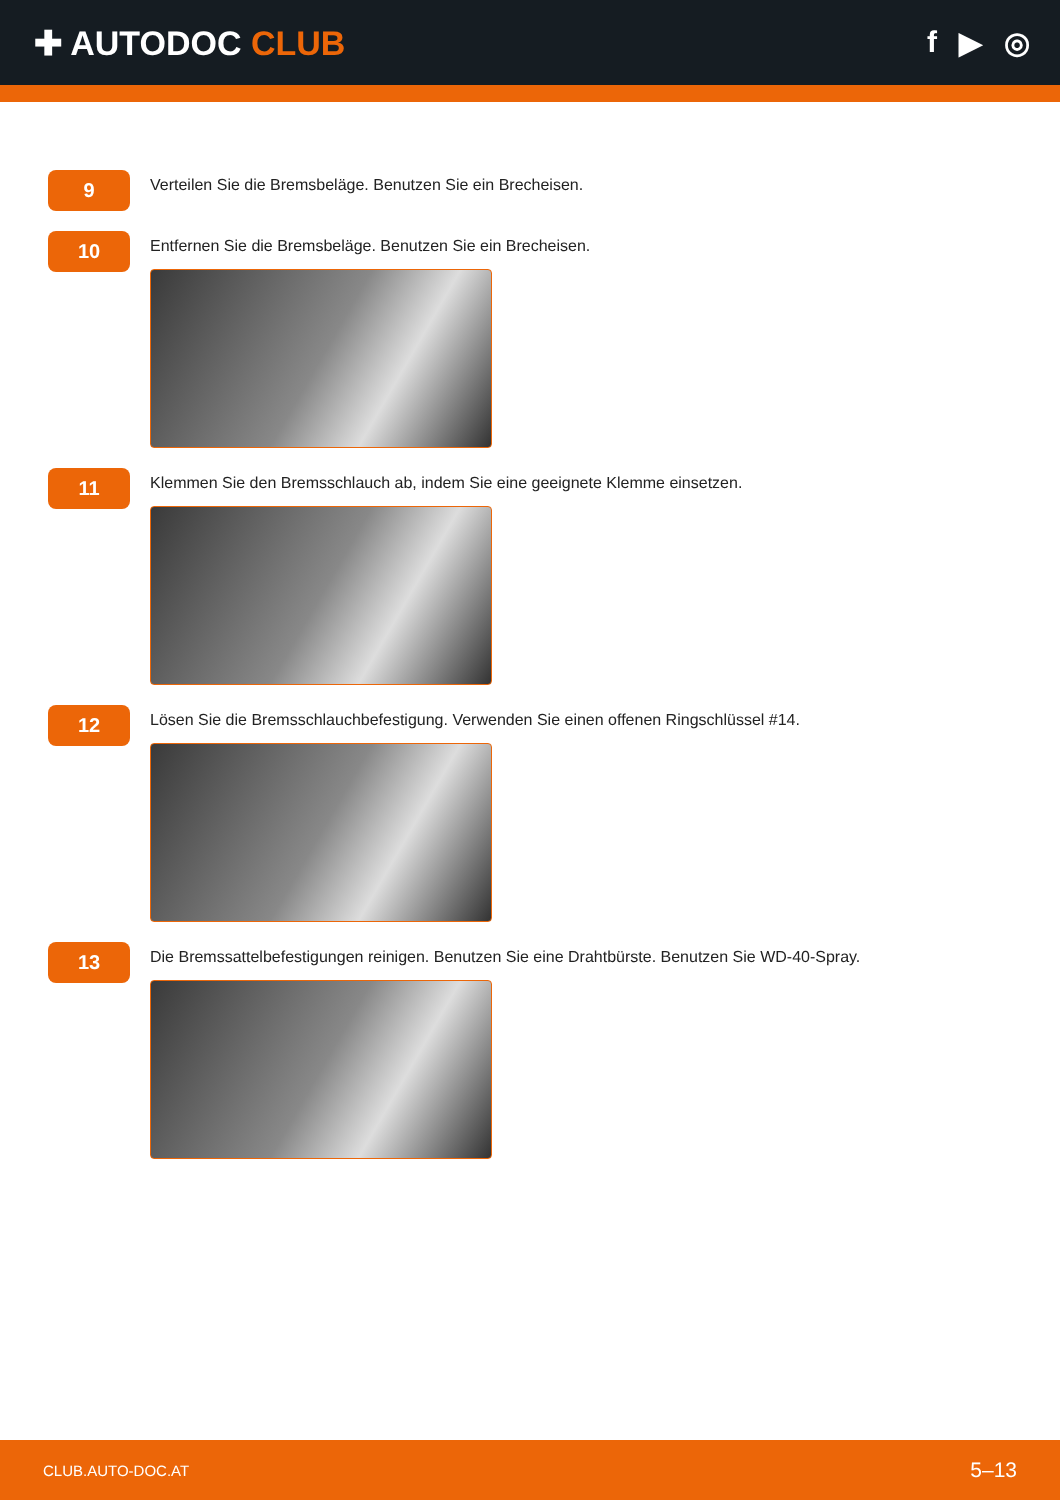✚ AUTODOC CLUB f ▶ ◎
9
Verteilen Sie die Bremsbeläge. Benutzen Sie ein Brecheisen.
10
Entfernen Sie die Bremsbeläge. Benutzen Sie ein Brecheisen.
11
Klemmen Sie den Bremsschlauch ab, indem Sie eine geeignete Klemme einsetzen.
12
Lösen Sie die Bremsschlauchbefestigung. Verwenden Sie einen offenen Ringschlüssel #14.
13
Die Bremssattelbefestigungen reinigen. Benutzen Sie eine Drahtbürste. Benutzen Sie WD-40-Spray.
CLUB.AUTO-DOC.AT 5–13